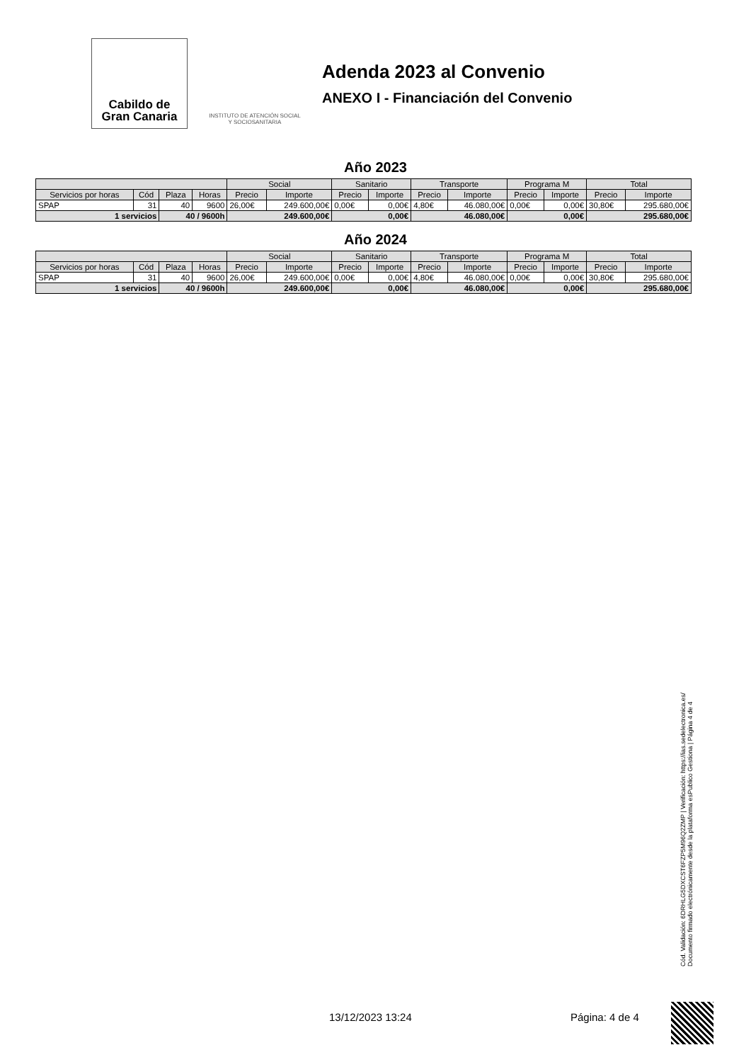Cabildo de
Gran Canaria
INSTITUTO DE ATENCIÓN SOCIAL Y SOCIOSANITARIA
Adenda 2023 al Convenio
ANEXO I - Financiación del Convenio
Año 2023
| | | | | Social | | Sanitario | | Transporte | | Programa M | | Total | |
| --- | --- | --- | --- | --- | --- | --- | --- | --- | --- | --- | --- | --- | --- |
| Servicios por horas | Cód | Plaza | Horas | Precio | Importe | Precio | Importe | Precio | Importe | Precio | Importe | Precio | Importe |
| SPAP | 31 | 40 | 9600 | 26,00€ | 249.600,00€ | 0,00€ | 0,00€ | 4,80€ | 46.080,00€ | 0,00€ | 0,00€ | 30,80€ | 295.680,00€ |
| 1 servicios | | 40 / 9600h | | 249.600,00€ | | 0,00€ | | 46.080,00€ | | 0,00€ | | 295.680,00€ | |
Año 2024
| | | | | Social | | Sanitario | | Transporte | | Programa M | | Total | |
| --- | --- | --- | --- | --- | --- | --- | --- | --- | --- | --- | --- | --- | --- |
| Servicios por horas | Cód | Plaza | Horas | Precio | Importe | Precio | Importe | Precio | Importe | Precio | Importe | Precio | Importe |
| SPAP | 31 | 40 | 9600 | 26,00€ | 249.600,00€ | 0,00€ | 0,00€ | 4,80€ | 46.080,00€ | 0,00€ | 0,00€ | 30,80€ | 295.680,00€ |
| 1 servicios | | 40 / 9600h | | 249.600,00€ | | 0,00€ | | 46.080,00€ | | 0,00€ | | 295.680,00€ | |
Cód. Validación: 6DRHLG5DXCST6FZP5M96Q2ZMP | Verificación: https://ias.sedelectronica.es/
Documento firmado electrónicamente desde la plataforma esPublico Gestiona | Página 4 de 4
13/12/2023 13:24 Página: 4 de 4